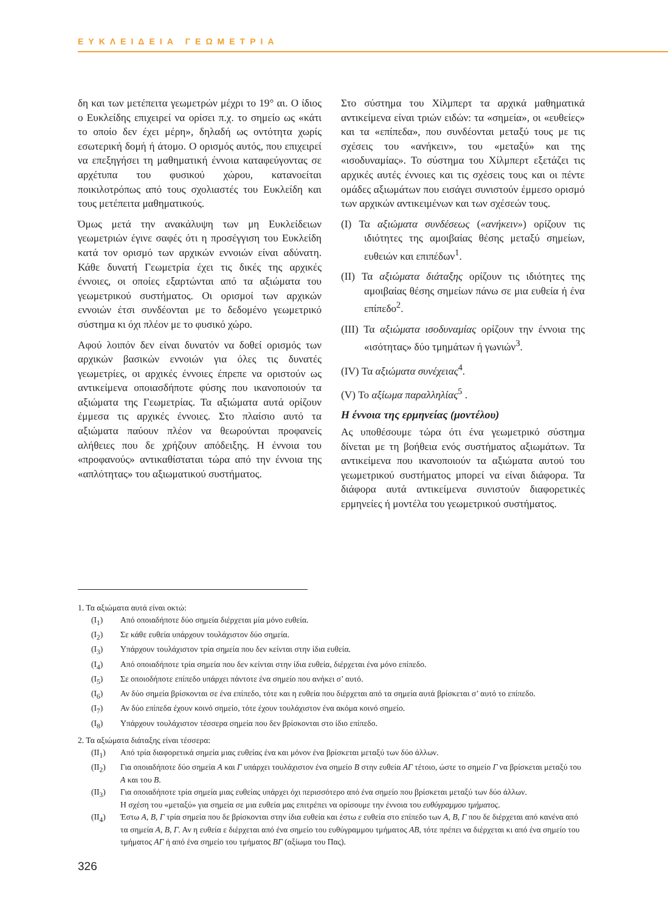ΕΥΚΛΕΙΔΕΙΑ ΓΕΩΜΕΤΡΙΑ
δη και των μετέπειτα γεωμετρών μέχρι το 19° αι. Ο ίδιος ο Ευκλείδης επιχειρεί να ορίσει π.χ. το σημείο ως «κάτι το οποίο δεν έχει μέρη», δηλαδή ως οντότητα χωρίς εσωτερική δομή ή άτομο. Ο ορισμός αυτός, που επιχειρεί να επεξηγήσει τη μαθηματική έννοια καταφεύγοντας σε αρχέτυπα του φυσικού χώρου, κατανοείται ποικιλοτρόπως από τους σχολιαστές του Ευκλείδη και τους μετέπειτα μαθηματικούς.
Όμως μετά την ανακάλυψη των μη Ευκλείδειων γεωμετριών έγινε σαφές ότι η προσέγγιση του Ευκλείδη κατά τον ορισμό των αρχικών εννοιών είναι αδύνατη. Κάθε δυνατή Γεωμετρία έχει τις δικές της αρχικές έννοιες, οι οποίες εξαρτώνται από τα αξιώματα του γεωμετρικού συστήματος. Οι ορισμοί των αρχικών εννοιών έτσι συνδέονται με το δεδομένο γεωμετρικό σύστημα κι όχι πλέον με το φυσικό χώρο.
Αφού λοιπόν δεν είναι δυνατόν να δοθεί ορισμός των αρχικών βασικών εννοιών για όλες τις δυνατές γεωμετρίες, οι αρχικές έννοιες έπρεπε να οριστούν ως αντικείμενα οποιασδήποτε φύσης που ικανοποιούν τα αξιώματα της Γεωμετρίας. Τα αξιώματα αυτά ορίζουν έμμεσα τις αρχικές έννοιες. Στο πλαίσιο αυτό τα αξιώματα παύουν πλέον να θεωρούνται προφανείς αλήθειες που δε χρήζουν απόδειξης. Η έννοια του «προφανούς» αντικαθίσταται τώρα από την έννοια της «απλότητας» του αξιωματικού συστήματος.
Στο σύστημα του Χίλμπερτ τα αρχικά μαθηματικά αντικείμενα είναι τριών ειδών: τα «σημεία», οι «ευθείες» και τα «επίπεδα», που συνδέονται μεταξύ τους με τις σχέσεις του «ανήκειν», του «μεταξύ» και της «ισοδυναμίας». Το σύστημα του Χίλμπερτ εξετάζει τις αρχικές αυτές έννοιες και τις σχέσεις τους και οι πέντε ομάδες αξιωμάτων που εισάγει συνιστούν έμμεσο ορισμό των αρχικών αντικειμένων και των σχέσεών τους.
(I) Τα αξιώματα συνδέσεως («ανήκειν») ορίζουν τις ιδιότητες της αμοιβαίας θέσης μεταξύ σημείων, ευθειών και επιπέδων<sup>1</sup>.
(II) Τα αξιώματα διάταξης ορίζουν τις ιδιότητες της αμοιβαίας θέσης σημείων πάνω σε μια ευθεία ή ένα επίπεδο<sup>2</sup>.
(III) Τα αξιώματα ισοδυναμίας ορίζουν την έννοια της «ισότητας» δύο τμημάτων ή γωνιών<sup>3</sup>.
(IV) Τα αξιώματα συνέχειας<sup>4</sup>.
(V) Το αξίωμα παραλληλίας<sup>5</sup> .
Η έννοια της ερμηνείας (μοντέλου)
Ας υποθέσουμε τώρα ότι ένα γεωμετρικό σύστημα δίνεται με τη βοήθεια ενός συστήματος αξιωμάτων. Τα αντικείμενα που ικανοποιούν τα αξιώματα αυτού του γεωμετρικού συστήματος μπορεί να είναι διάφορα. Τα διάφορα αυτά αντικείμενα συνιστούν διαφορετικές ερμηνείες ή μοντέλα του γεωμετρικού συστήματος.
1. Τα αξιώματα αυτά είναι οκτώ:
(I<sub>1</sub>) Από οποιαδήποτε δύο σημεία διέρχεται μία μόνο ευθεία.
(I<sub>2</sub>) Σε κάθε ευθεία υπάρχουν τουλάχιστον δύο σημεία.
(I<sub>3</sub>) Υπάρχουν τουλάχιστον τρία σημεία που δεν κείνται στην ίδια ευθεία.
(I<sub>4</sub>) Από οποιαδήποτε τρία σημεία που δεν κείνται στην ίδια ευθεία, διέρχεται ένα μόνο επίπεδο.
(I<sub>5</sub>) Σε οποιοδήποτε επίπεδο υπάρχει πάντοτε ένα σημείο που ανήκει σ’ αυτό.
(I<sub>6</sub>) Αν δύο σημεία βρίσκονται σε ένα επίπεδο, τότε και η ευθεία που διέρχεται από τα σημεία αυτά βρίσκεται σ’ αυτό το επίπεδο.
(I<sub>7</sub>) Αν δύο επίπεδα έχουν κοινό σημείο, τότε έχουν τουλάχιστον ένα ακόμα κοινό σημείο.
(I<sub>8</sub>) Υπάρχουν τουλάχιστον τέσσερα σημεία που δεν βρίσκονται στο ίδιο επίπεδο.
2. Τα αξιώματα διάταξης είναι τέσσερα:
(II<sub>1</sub>) Από τρία διαφορετικά σημεία μιας ευθείας ένα και μόνον ένα βρίσκεται μεταξύ των δύο άλλων.
(II<sub>2</sub>) Για οποιαδήποτε δύο σημεία Α και Γ υπάρχει τουλάχιστον ένα σημείο Β στην ευθεία ΑΓ τέτοιο, ώστε το σημείο Γ να βρίσκεται μεταξύ του Α και του Β.
(II<sub>3</sub>) Για οποιαδήποτε τρία σημεία μιας ευθείας υπάρχει όχι περισσότερο από ένα σημείο που βρίσκεται μεταξύ των δύο άλλων.
Η σχέση του «μεταξύ» για σημεία σε μια ευθεία μας επιτρέπει να ορίσουμε την έννοια του ευθύγραμμου τμήματος.
(II<sub>4</sub>) Έστω Α, Β, Γ τρία σημεία που δε βρίσκονται στην ίδια ευθεία και έστω ε ευθεία στο επίπεδο των Α, Β, Γ που δε διέρχεται από κανένα από τα σημεία Α, Β, Γ. Αν η ευθεία ε διέρχεται από ένα σημείο του ευθύγραμμου τμήματος ΑΒ, τότε πρέπει να διέρχεται κι από ένα σημείο του τμήματος ΑΓ ή από ένα σημείο του τμήματος ΒΓ (αξίωμα του Πας).
326